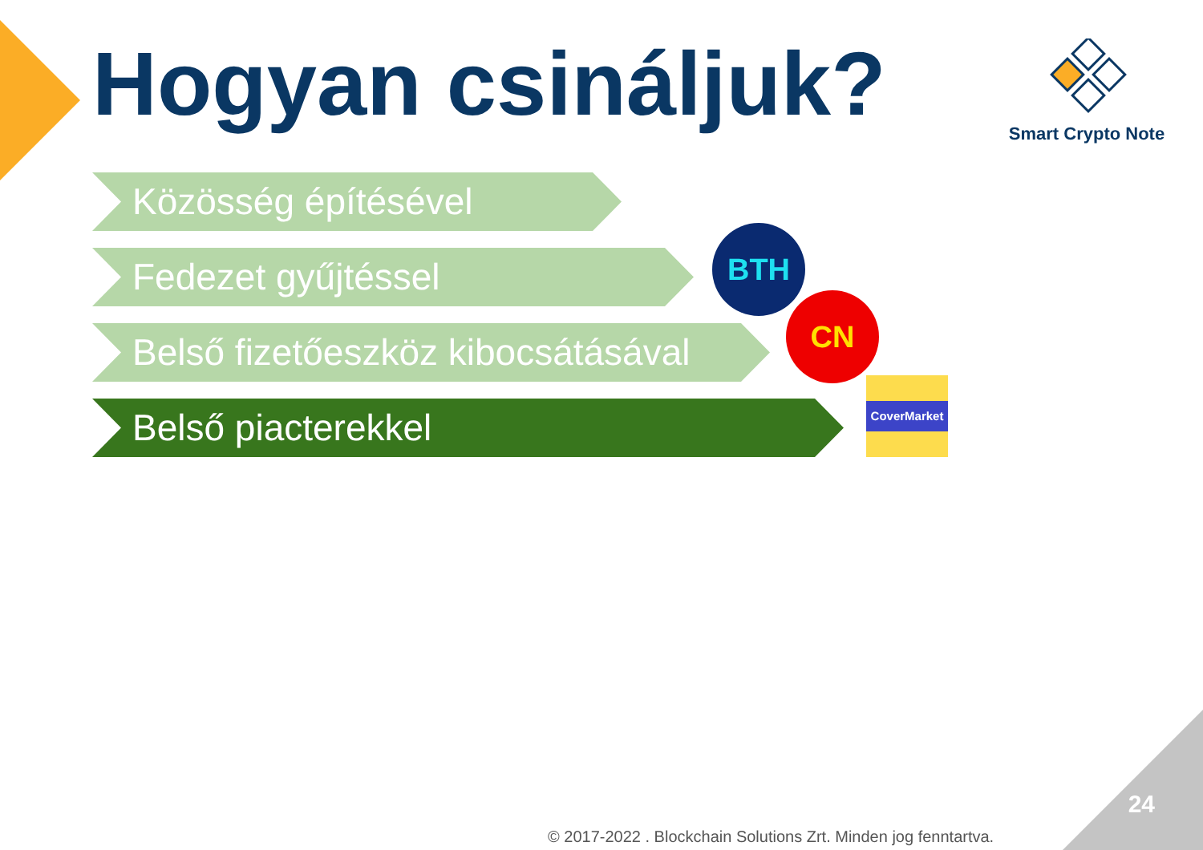Hogyan csináljuk?
Smart Crypto Note
Közösség építésével
Fedezet gyűjtéssel
Belső fizetőeszköz kibocsátásával
Belső piacterekkel
BTH
CN
CoverMarket
24
© 2017-2022 . Blockchain Solutions Zrt. Minden jog fenntartva.